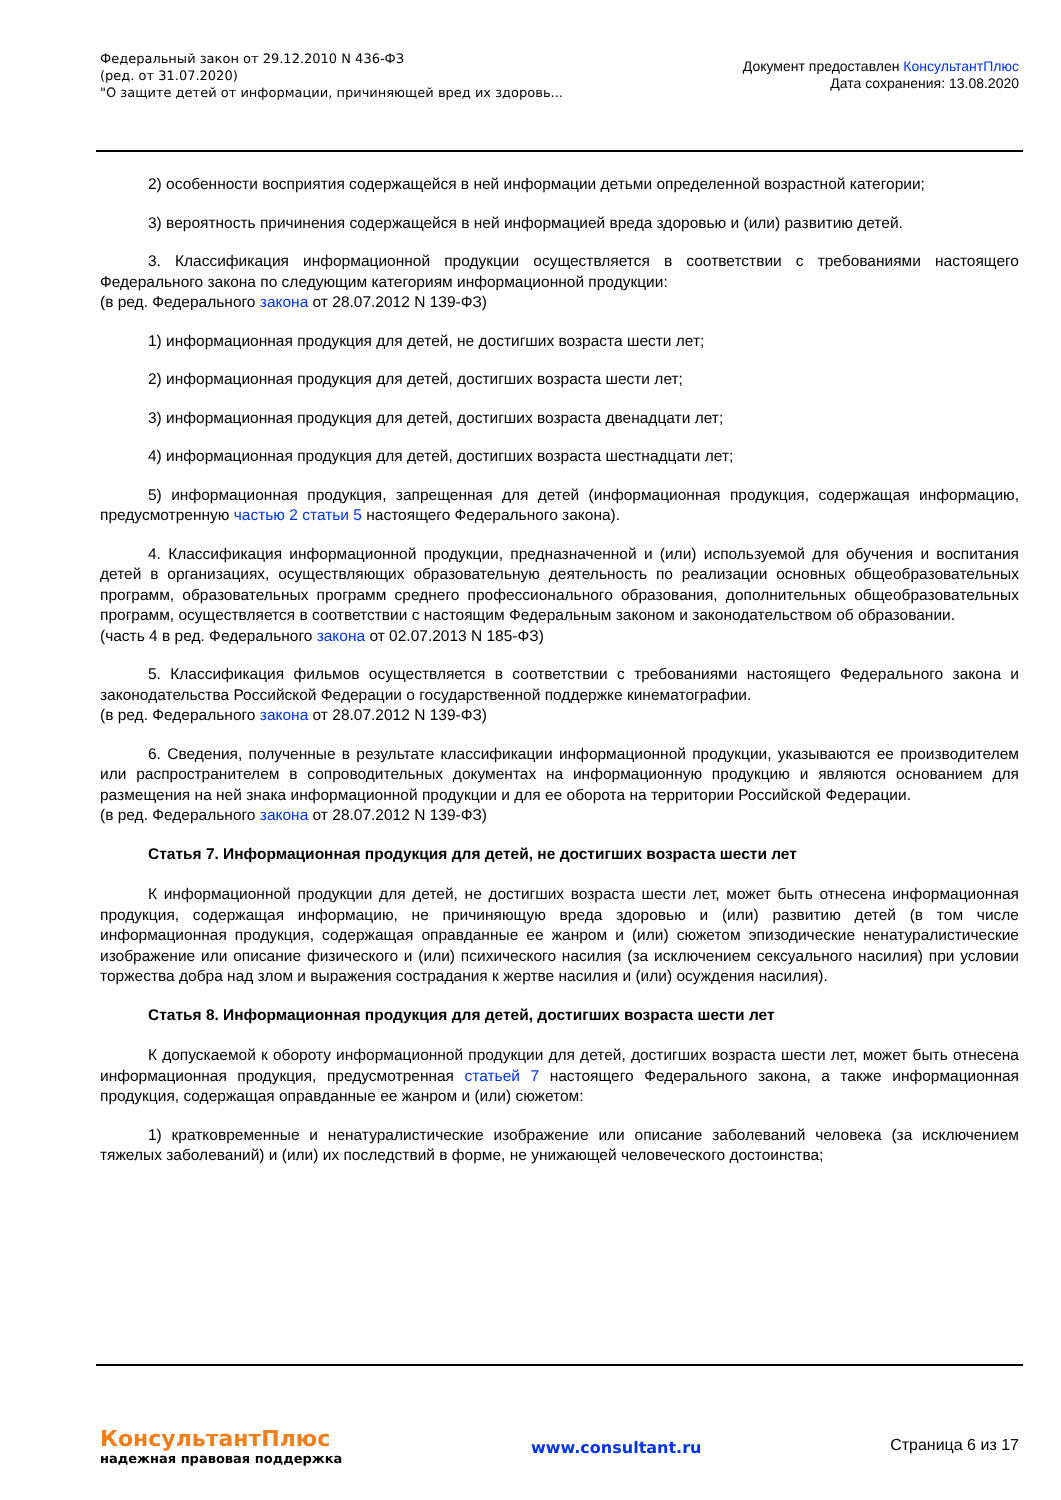Федеральный закон от 29.12.2010 N 436-ФЗ
(ред. от 31.07.2020)
"О защите детей от информации, причиняющей вред их здоровь...
Документ предоставлен КонсультантПлюс
Дата сохранения: 13.08.2020
2) особенности восприятия содержащейся в ней информации детьми определенной возрастной категории;
3) вероятность причинения содержащейся в ней информацией вреда здоровью и (или) развитию детей.
3. Классификация информационной продукции осуществляется в соответствии с требованиями настоящего Федерального закона по следующим категориям информационной продукции:
(в ред. Федерального закона от 28.07.2012 N 139-ФЗ)
1) информационная продукция для детей, не достигших возраста шести лет;
2) информационная продукция для детей, достигших возраста шести лет;
3) информационная продукция для детей, достигших возраста двенадцати лет;
4) информационная продукция для детей, достигших возраста шестнадцати лет;
5) информационная продукция, запрещенная для детей (информационная продукция, содержащая информацию, предусмотренную частью 2 статьи 5 настоящего Федерального закона).
4. Классификация информационной продукции, предназначенной и (или) используемой для обучения и воспитания детей в организациях, осуществляющих образовательную деятельность по реализации основных общеобразовательных программ, образовательных программ среднего профессионального образования, дополнительных общеобразовательных программ, осуществляется в соответствии с настоящим Федеральным законом и законодательством об образовании.
(часть 4 в ред. Федерального закона от 02.07.2013 N 185-ФЗ)
5. Классификация фильмов осуществляется в соответствии с требованиями настоящего Федерального закона и законодательства Российской Федерации о государственной поддержке кинематографии.
(в ред. Федерального закона от 28.07.2012 N 139-ФЗ)
6. Сведения, полученные в результате классификации информационной продукции, указываются ее производителем или распространителем в сопроводительных документах на информационную продукцию и являются основанием для размещения на ней знака информационной продукции и для ее оборота на территории Российской Федерации.
(в ред. Федерального закона от 28.07.2012 N 139-ФЗ)
Статья 7. Информационная продукция для детей, не достигших возраста шести лет
К информационной продукции для детей, не достигших возраста шести лет, может быть отнесена информационная продукция, содержащая информацию, не причиняющую вреда здоровью и (или) развитию детей (в том числе информационная продукция, содержащая оправданные ее жанром и (или) сюжетом эпизодические ненатуралистические изображение или описание физического и (или) психического насилия (за исключением сексуального насилия) при условии торжества добра над злом и выражения сострадания к жертве насилия и (или) осуждения насилия).
Статья 8. Информационная продукция для детей, достигших возраста шести лет
К допускаемой к обороту информационной продукции для детей, достигших возраста шести лет, может быть отнесена информационная продукция, предусмотренная статьей 7 настоящего Федерального закона, а также информационная продукция, содержащая оправданные ее жанром и (или) сюжетом:
1) кратковременные и ненатуралистические изображение или описание заболеваний человека (за исключением тяжелых заболеваний) и (или) их последствий в форме, не унижающей человеческого достоинства;
КонсультантПлюс
надежная правовая поддержка
www.consultant.ru Страница 6 из 17